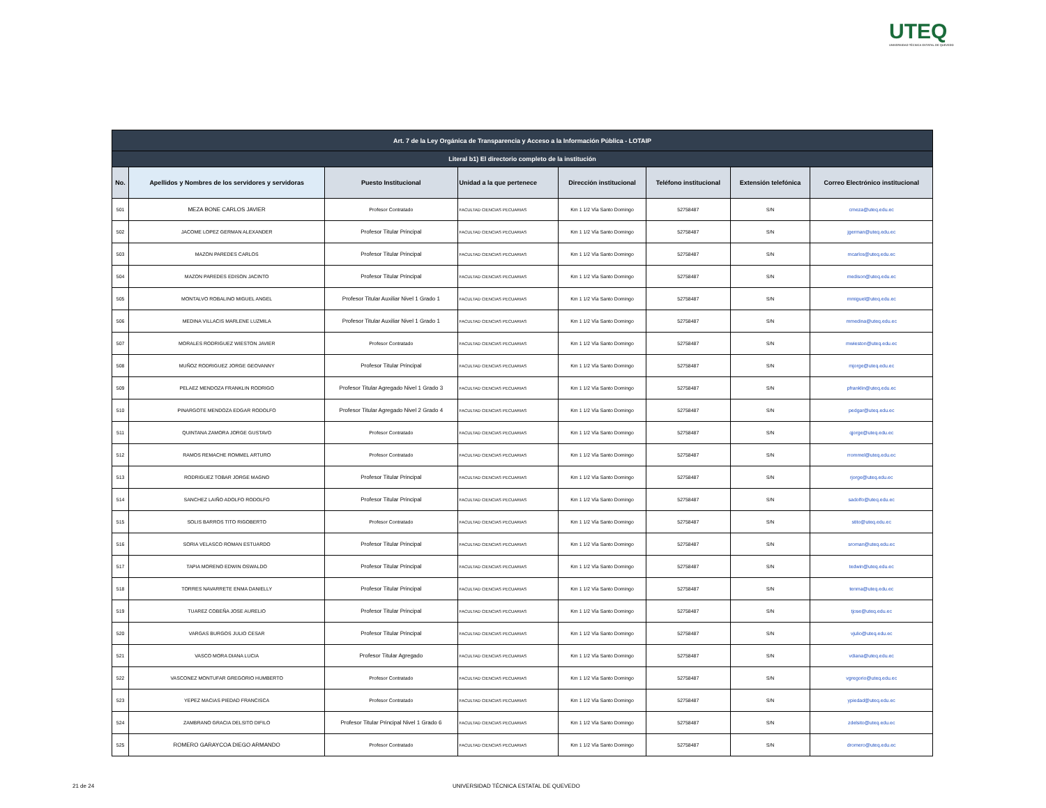UTEQ
UNIVERSIDAD TÉCNICA ESTATAL DE QUEVEDO
| Art. 7 de la Ley Orgánica de Transparencia y Acceso a la Información Pública - LOTAIP | | | | | | | |
| --- | --- | --- | --- | --- | --- | --- | --- |
| Literal b1) El directorio completo de la institución | | | | | | | |
| No. | Apellidos y Nombres de los servidores y servidoras | Puesto Institucional | Unidad a la que pertenece | Dirección institucional | Teléfono institucional | Extensión telefónica | Correo Electrónico institucional |
| 501 | MEZA BONE CARLOS JAVIER | Profesor Contratado | FACULTAD CIENCIAS PECUARIAS | Km 1 1/2 Vía Santo Domingo | 52758487 | S/N | cmeza@uteq.edu.ec |
| 502 | JACOME LOPEZ GERMAN ALEXANDER | Profesor Titular Principal | FACULTAD CIENCIAS PECUARIAS | Km 1 1/2 Vía Santo Domingo | 52758487 | S/N | jgerman@uteq.edu.ec |
| 503 | MAZON PAREDES CARLOS | Profesor Titular Principal | FACULTAD CIENCIAS PECUARIAS | Km 1 1/2 Vía Santo Domingo | 52758487 | S/N | mcarlos@uteq.edu.ec |
| 504 | MAZON PAREDES EDISON JACINTO | Profesor Titular Principal | FACULTAD CIENCIAS PECUARIAS | Km 1 1/2 Vía Santo Domingo | 52758487 | S/N | medison@uteq.edu.ec |
| 505 | MONTALVO ROBALINO MIGUEL ANGEL | Profesor Titular Auxiliar Nivel 1 Grado 1 | FACULTAD CIENCIAS PECUARIAS | Km 1 1/2 Vía Santo Domingo | 52758487 | S/N | mmiguel@uteq.edu.ec |
| 506 | MEDINA VILLACIS MARLENE LUZMILA | Profesor Titular Auxiliar Nivel 1 Grado 1 | FACULTAD CIENCIAS PECUARIAS | Km 1 1/2 Vía Santo Domingo | 52758487 | S/N | mmedina@uteq.edu.ec |
| 507 | MORALES RODRIGUEZ WIESTON JAVIER | Profesor Contratado | FACULTAD CIENCIAS PECUARIAS | Km 1 1/2 Vía Santo Domingo | 52758487 | S/N | mwieston@uteq.edu.ec |
| 508 | MUÑOZ RODRIGUEZ JORGE GEOVANNY | Profesor Titular Principal | FACULTAD CIENCIAS PECUARIAS | Km 1 1/2 Vía Santo Domingo | 52758487 | S/N | mjorge@uteq.edu.ec |
| 509 | PELAEZ MENDOZA FRANKLIN RODRIGO | Profesor Titular Agregado Nivel 1 Grado 3 | FACULTAD CIENCIAS PECUARIAS | Km 1 1/2 Vía Santo Domingo | 52758487 | S/N | pfranklin@uteq.edu.ec |
| 510 | PINARGOTE MENDOZA EDGAR RODOLFO | Profesor Titular Agregado Nivel 2 Grado 4 | FACULTAD CIENCIAS PECUARIAS | Km 1 1/2 Vía Santo Domingo | 52758487 | S/N | pedgar@uteq.edu.ec |
| 511 | QUINTANA ZAMORA JORGE GUSTAVO | Profesor Contratado | FACULTAD CIENCIAS PECUARIAS | Km 1 1/2 Vía Santo Domingo | 52758487 | S/N | qjorge@uteq.edu.ec |
| 512 | RAMOS REMACHE ROMMEL ARTURO | Profesor Contratado | FACULTAD CIENCIAS PECUARIAS | Km 1 1/2 Vía Santo Domingo | 52758487 | S/N | rrommel@uteq.edu.ec |
| 513 | RODRIGUEZ TOBAR JORGE MAGNO | Profesor Titular Principal | FACULTAD CIENCIAS PECUARIAS | Km 1 1/2 Vía Santo Domingo | 52758487 | S/N | rjorge@uteq.edu.ec |
| 514 | SANCHEZ LAIÑO ADOLFO RODOLFO | Profesor Titular Principal | FACULTAD CIENCIAS PECUARIAS | Km 1 1/2 Vía Santo Domingo | 52758487 | S/N | sadolfo@uteq.edu.ec |
| 515 | SOLIS BARROS TITO RIGOBERTO | Profesor Contratado | FACULTAD CIENCIAS PECUARIAS | Km 1 1/2 Vía Santo Domingo | 52758487 | S/N | stito@uteq.edu.ec |
| 516 | SORIA VELASCO ROMAN ESTUARDO | Profesor Titular Principal | FACULTAD CIENCIAS PECUARIAS | Km 1 1/2 Vía Santo Domingo | 52758487 | S/N | sroman@uteq.edu.ec |
| 517 | TAPIA MORENO EDWIN OSWALDO | Profesor Titular Principal | FACULTAD CIENCIAS PECUARIAS | Km 1 1/2 Vía Santo Domingo | 52758487 | S/N | tedwin@uteq.edu.ec |
| 518 | TORRES NAVARRETE ENMA DANIELLY | Profesor Titular Principal | FACULTAD CIENCIAS PECUARIAS | Km 1 1/2 Vía Santo Domingo | 52758487 | S/N | tenma@uteq.edu.ec |
| 519 | TUAREZ COBEÑA JOSE AURELIO | Profesor Titular Principal | FACULTAD CIENCIAS PECUARIAS | Km 1 1/2 Vía Santo Domingo | 52758487 | S/N | tjose@uteq.edu.ec |
| 520 | VARGAS BURGOS JULIO CESAR | Profesor Titular Principal | FACULTAD CIENCIAS PECUARIAS | Km 1 1/2 Vía Santo Domingo | 52758487 | S/N | vjulio@uteq.edu.ec |
| 521 | VASCO MORA DIANA LUCIA | Profesor Titular Agregado | FACULTAD CIENCIAS PECUARIAS | Km 1 1/2 Vía Santo Domingo | 52758487 | S/N | vdiana@uteq.edu.ec |
| 522 | VASCONEZ MONTUFAR GREGORIO HUMBERTO | Profesor Contratado | FACULTAD CIENCIAS PECUARIAS | Km 1 1/2 Vía Santo Domingo | 52758487 | S/N | vgregorio@uteq.edu.ec |
| 523 | YEPEZ MACIAS PIEDAD FRANCISCA | Profesor Contratado | FACULTAD CIENCIAS PECUARIAS | Km 1 1/2 Vía Santo Domingo | 52758487 | S/N | ypiedad@uteq.edu.ec |
| 524 | ZAMBRANO GRACIA DELSITO DIFILO | Profesor Titular Principal Nivel 1 Grado 6 | FACULTAD CIENCIAS PECUARIAS | Km 1 1/2 Vía Santo Domingo | 52758487 | S/N | zdelsito@uteq.edu.ec |
| 525 | ROMERO GARAYCOA DIEGO ARMANDO | Profesor Contratado | FACULTAD CIENCIAS PECUARIAS | Km 1 1/2 Vía Santo Domingo | 52758487 | S/N | dromero@uteq.edu.ec |
21 de 24 UNIVERSIDAD TÉCNICA ESTATAL DE QUEVEDO